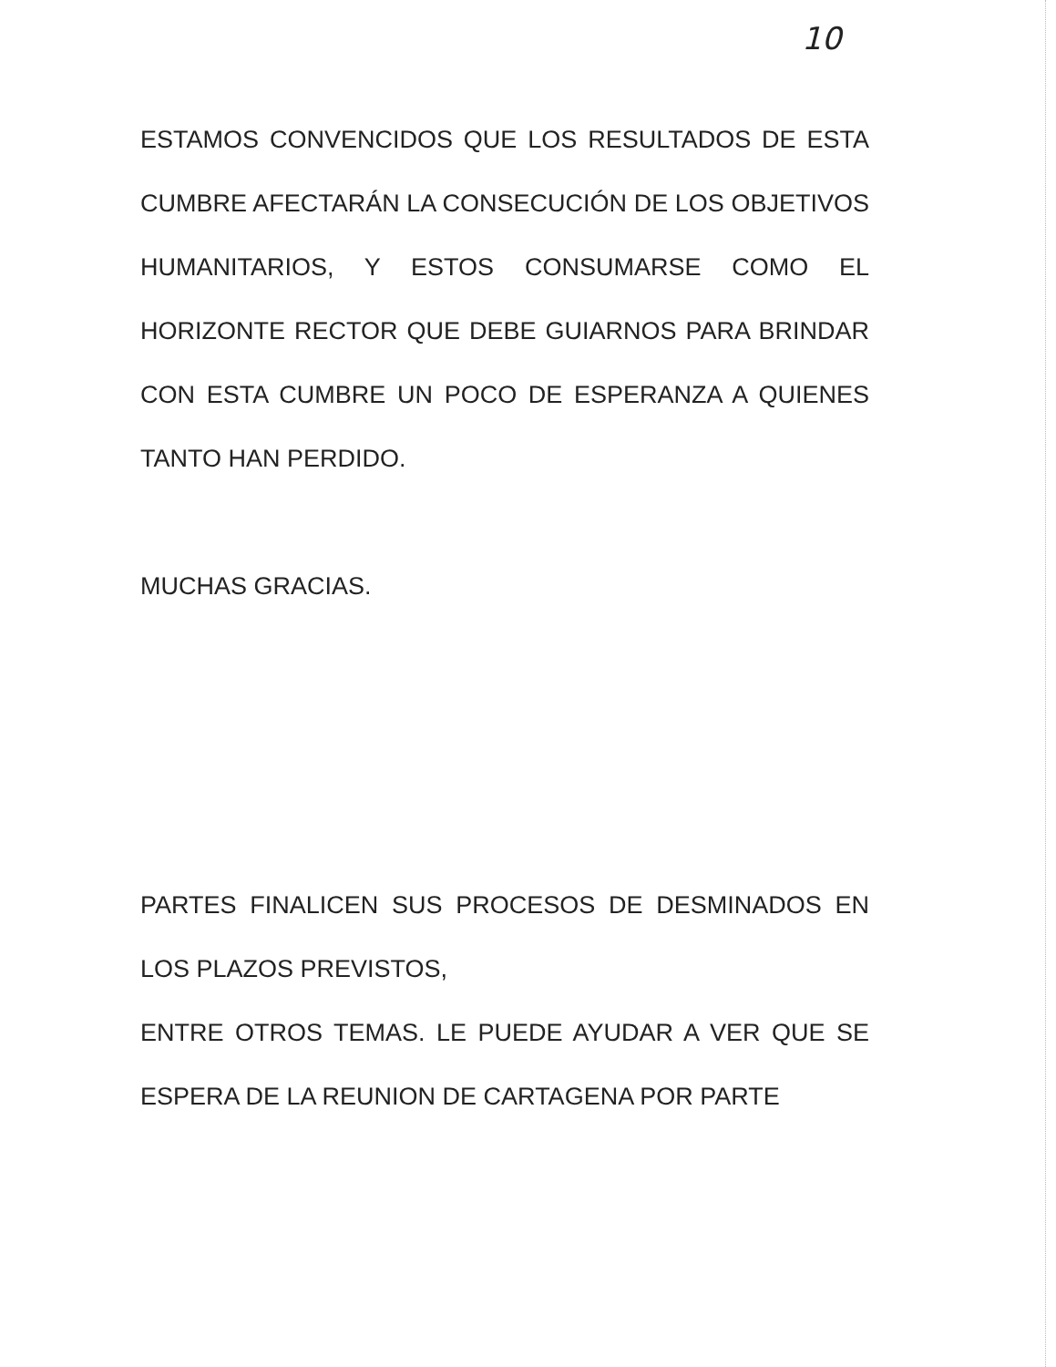10
ESTAMOS CONVENCIDOS QUE LOS RESULTADOS DE ESTA CUMBRE AFECTARÁN LA CONSECUCIÓN DE LOS OBJETIVOS HUMANITARIOS, Y ESTOS CONSUMARSE COMO EL HORIZONTE RECTOR QUE DEBE GUIARNOS PARA BRINDAR CON ESTA CUMBRE UN POCO DE ESPERANZA A QUIENES TANTO HAN PERDIDO.
MUCHAS GRACIAS.
PARTES FINALICEN SUS PROCESOS DE DESMINADOS EN LOS PLAZOS PREVISTOS,
ENTRE OTROS TEMAS. LE PUEDE AYUDAR A VER QUE SE ESPERA DE LA REUNION DE CARTAGENA POR PARTE